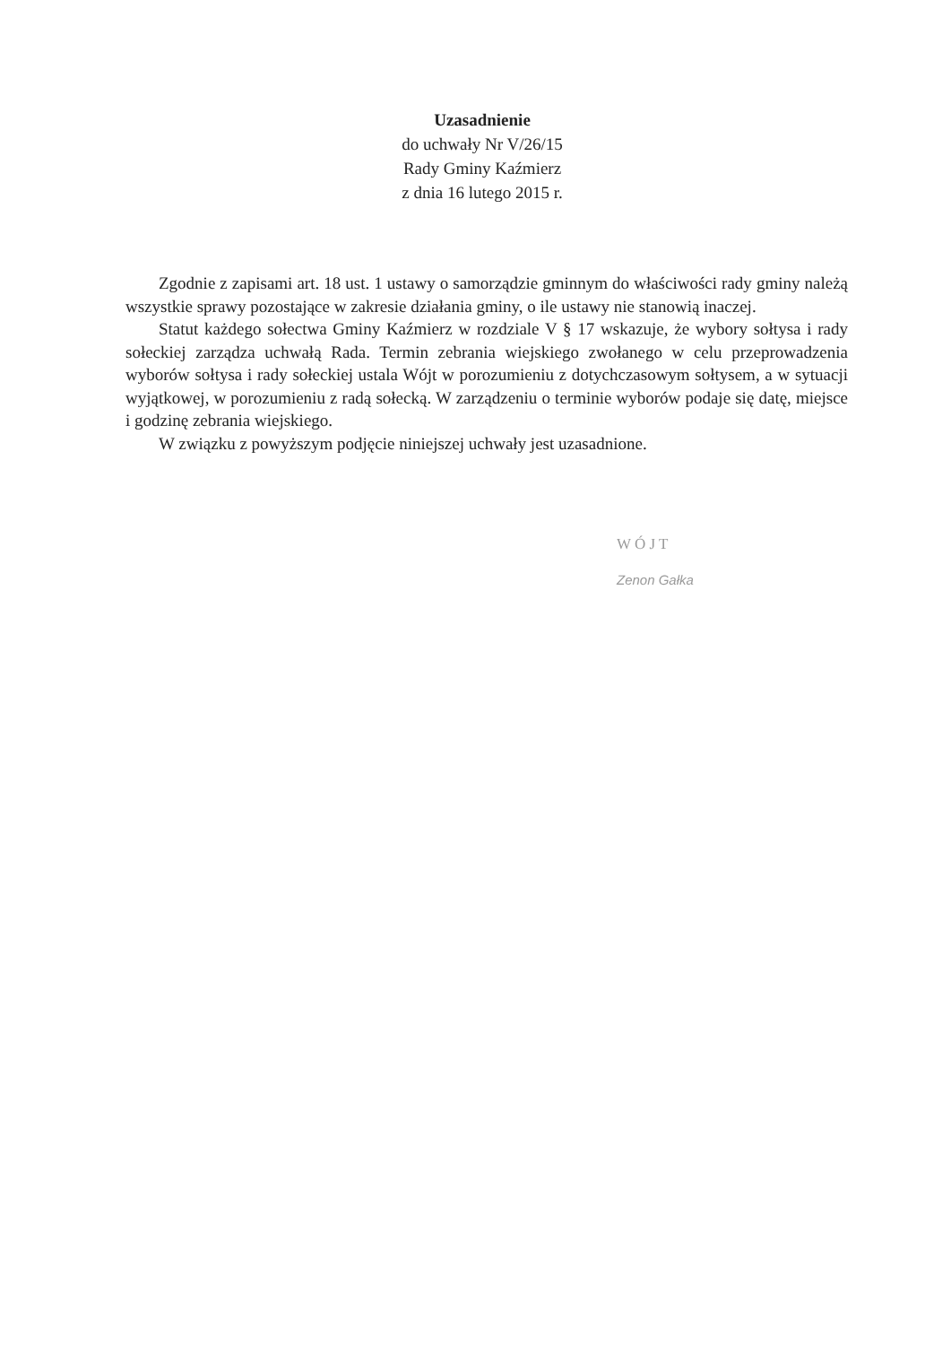Uzasadnienie
do uchwały Nr V/26/15
Rady Gminy Kaźmierz
z dnia 16 lutego 2015 r.
Zgodnie z zapisami art. 18 ust. 1 ustawy o samorządzie gminnym do właściwości rady gminy należą wszystkie sprawy pozostające w zakresie działania gminy, o ile ustawy nie stanowią inaczej.
Statut każdego sołectwa Gminy Kaźmierz w rozdziale V § 17 wskazuje, że wybory sołtysa i rady sołeckiej zarządza uchwałą Rada. Termin zebrania wiejskiego zwołanego w celu przeprowadzenia wyborów sołtysa i rady sołeckiej ustala Wójt w porozumieniu z dotychczasowym sołtysem, a w sytuacji wyjątkowej, w porozumieniu z radą sołecką. W zarządzeniu o terminie wyborów podaje się datę, miejsce i godzinę zebrania wiejskiego.
W związku z powyższym podjęcie niniejszej uchwały jest uzasadnione.
W Ó J T
Zenon Gałka